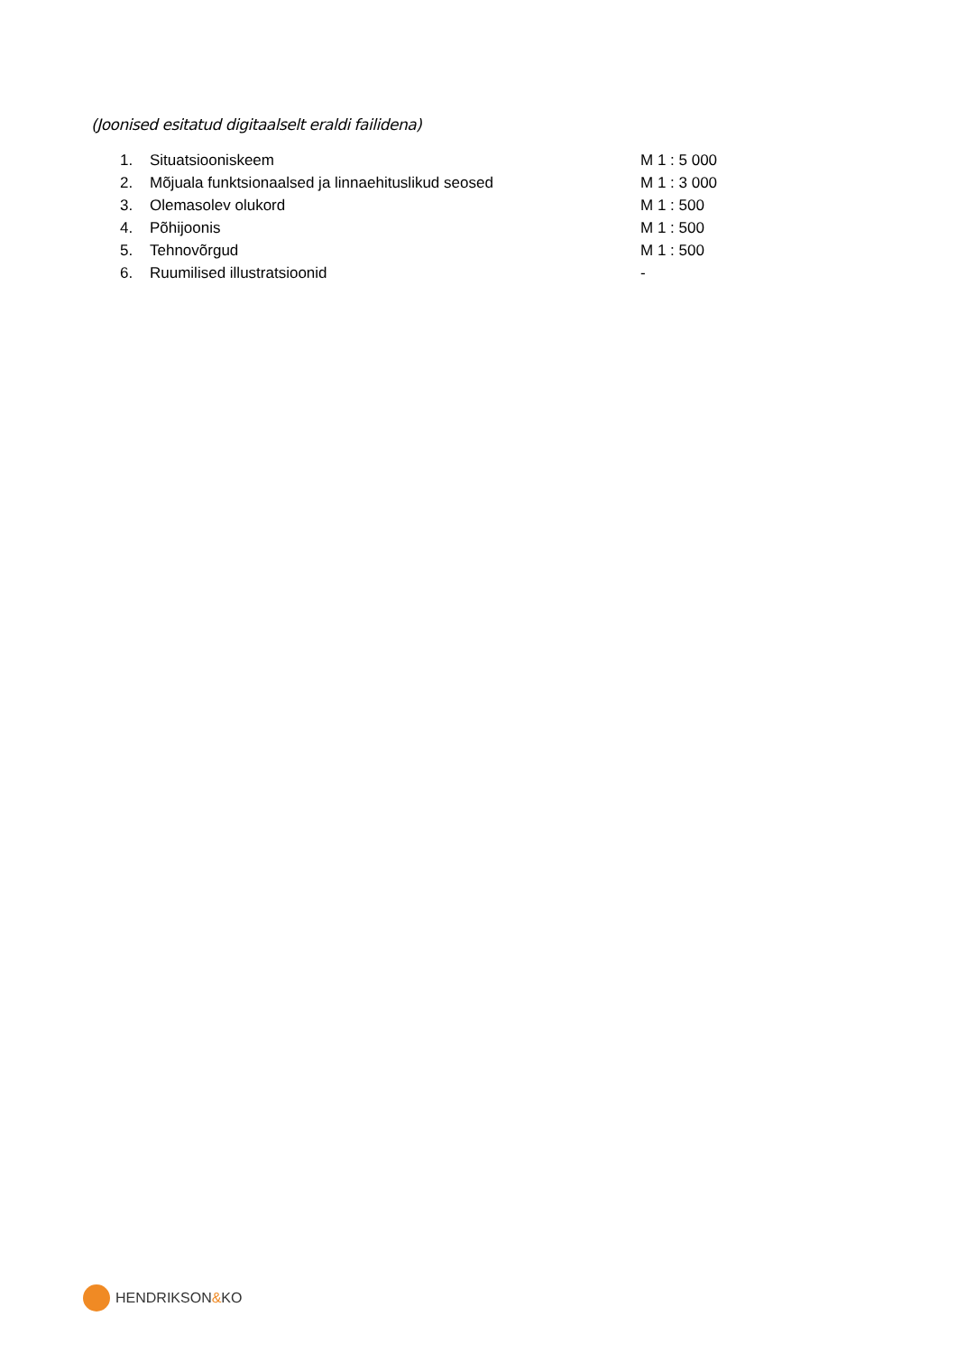(Joonised esitatud digitaalselt eraldi failidena)
1. Situatsiooniskeem M 1 : 5 000
2. Mõjuala funktsionaalsed ja linnaehituslikud seosed M 1 : 3 000
3. Olemasolev olukord M 1 : 500
4. Põhijoonis M 1 : 500
5. Tehnovõrgud M 1 : 500
6. Ruumilised illustratsioonid -
HENDRIKSON&KO